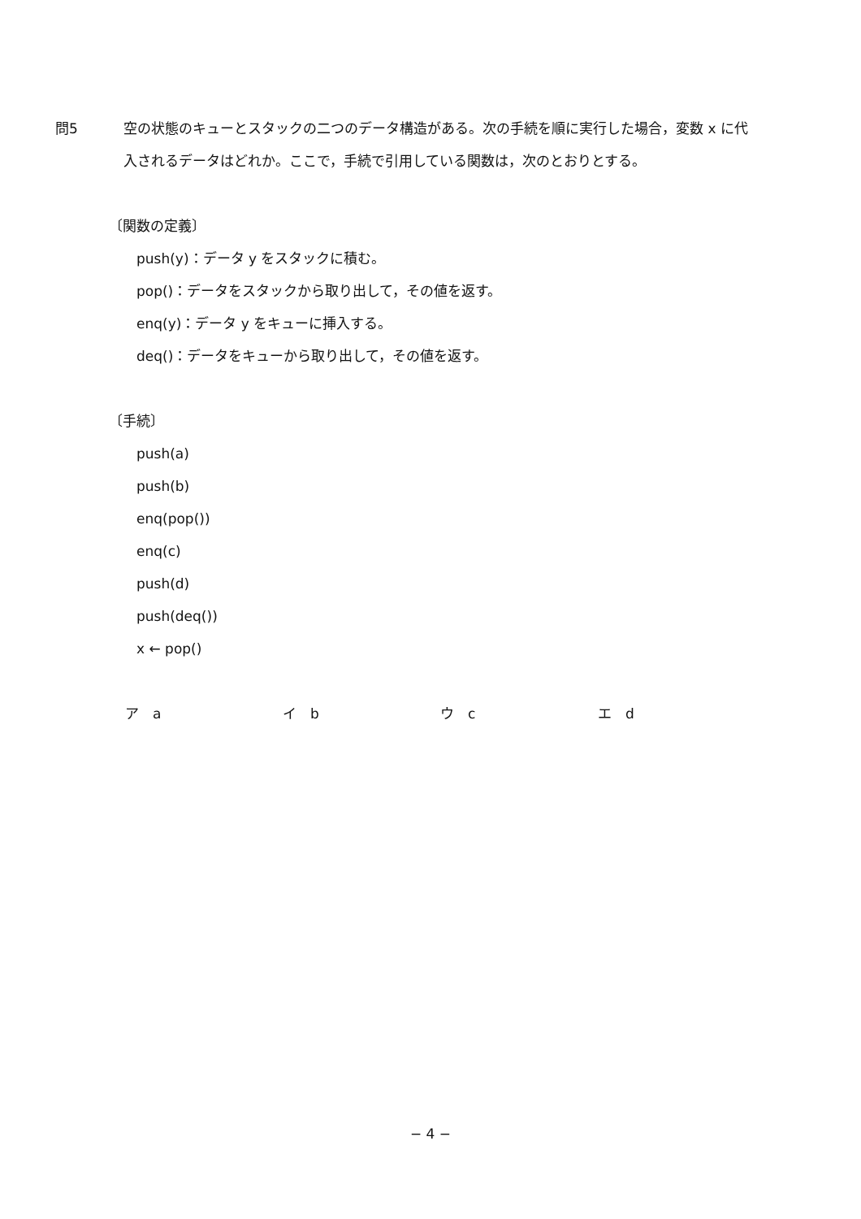問5 空の状態のキューとスタックの二つのデータ構造がある。次の手続を順に実行した場合，変数 x に代入されるデータはどれか。ここで，手続で引用している関数は，次のとおりとする。
〔関数の定義〕
push(y)：データ y をスタックに積む。
pop()：データをスタックから取り出して，その値を返す。
enq(y)：データ y をキューに挿入する。
deq()：データをキューから取り出して，その値を返す。
〔手続〕
push(a)
push(b)
enq(pop())
enq(c)
push(d)
push(deq())
x ← pop()
ア　a イ　b ウ　c エ　d
− 4 −